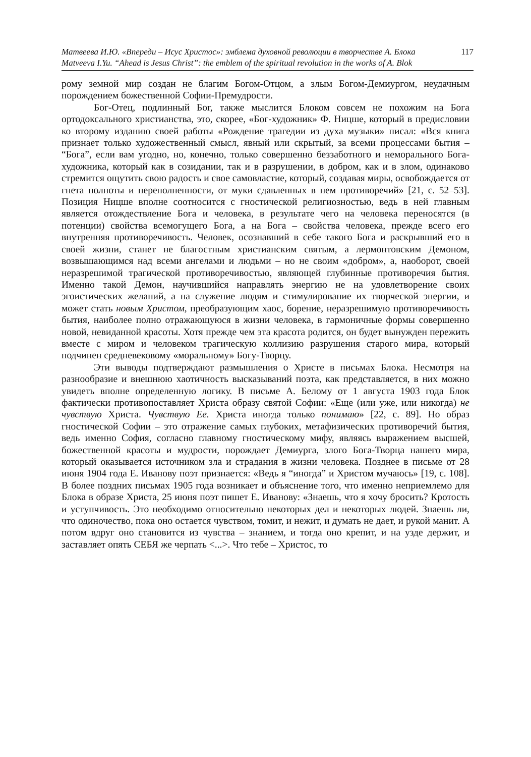Матвеева И.Ю. «Впереди – Исус Христос»: эмблема духовной революции в творчестве А. Блока 117
Matveeva I.Yu. “Ahead is Jesus Christ”: the emblem of the spiritual revolution in the works of A. Blok
рому земной мир создан не благим Богом-Отцом, а злым Богом-Демиургом, неудачным порождением божественной Софии-Премудрости.
Бог-Отец, подлинный Бог, также мыслится Блоком совсем не похожим на Бога ортодоксального христианства, это, скорее, «Бог-художник» Ф. Ницше, который в предисловии ко второму изданию своей работы «Рождение трагедии из духа музыки» писал: «Вся книга признает только художественный смысл, явный или скрытый, за всеми процессами бытия – “Бога”, если вам угодно, но, конечно, только совершенно беззаботного и неморального Бога-художника, который как в созидании, так и в разрушении, в добром, как и в злом, одинаково стремится ощутить свою радость и свое самовластие, который, создавая миры, освобождается от гнета полноты и переполненности, от муки сдавленных в нем противоречий» [21, с. 52–53]. Позиция Ницше вполне соотносится с гностической религиозностью, ведь в ней главным является отождествление Бога и человека, в результате чего на человека переносятся (в потенции) свойства всемогущего Бога, а на Бога – свойства человека, прежде всего его внутренняя противоречивость. Человек, осознавший в себе такого Бога и раскрывший его в своей жизни, станет не благостным христианским святым, а лермонтовским Демоном, возвышающимся над всеми ангелами и людьми – но не своим «добром», а, наоборот, своей неразрешимой трагической противоречивостью, являющей глубинные противоречия бытия. Именно такой Демон, научившийся направлять энергию не на удовлетворение своих эгоистических желаний, а на служение людям и стимулирование их творческой энергии, и может стать новым Христом, преобразующим хаос, борение, неразрешимую противоречивость бытия, наиболее полно отражающуюся в жизни человека, в гармоничные формы совершенно новой, невиданной красоты. Хотя прежде чем эта красота родится, он будет вынужден пережить вместе с миром и человеком трагическую коллизию разрушения старого мира, который подчинен средневековому «моральному» Богу-Творцу.
Эти выводы подтверждают размышления о Христе в письмах Блока. Несмотря на разнообразие и внешнюю хаотичность высказываний поэта, как представляется, в них можно увидеть вполне определенную логику. В письме А. Белому от 1 августа 1903 года Блок фактически противопоставляет Христа образу святой Софии: «Еще (или уже, или никогда) не чувствую Христа. Чувствую Ее. Христа иногда только понимаю» [22, с. 89]. Но образ гностической Софии – это отражение самых глубоких, метафизических противоречий бытия, ведь именно София, согласно главному гностическому мифу, являясь выражением высшей, божественной красоты и мудрости, порождает Демиурга, злого Бога-Творца нашего мира, который оказывается источником зла и страдания в жизни человека. Позднее в письме от 28 июня 1904 года Е. Иванову поэт признается: «Ведь я “иногда” и Христом мучаюсь» [19, с. 108]. В более поздних письмах 1905 года возникает и объяснение того, что именно неприемлемо для Блока в образе Христа, 25 июня поэт пишет Е. Иванову: «Знаешь, что я хочу бросить? Кротость и уступчивость. Это необходимо относительно некоторых дел и некоторых людей. Знаешь ли, что одиночество, пока оно остается чувством, томит, и нежит, и думать не дает, и рукой манит. А потом вдруг оно становится из чувства – знанием, и тогда оно крепит, и на узде держит, и заставляет опять СЕБЯ же черпать <...>. Что тебе – Христос, то